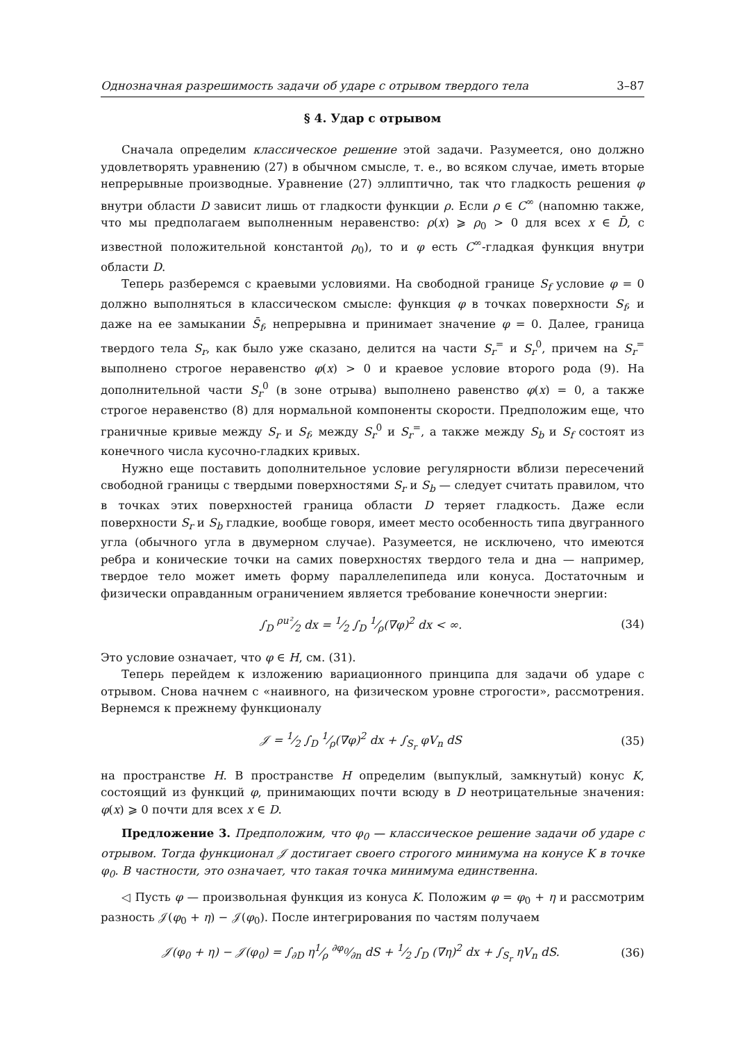Однозначная разрешимость задачи об ударе с отрывом твердого тела 3–87
§ 4. Удар с отрывом
Сначала определим классическое решение этой задачи. Разумеется, оно должно удовлетворять уравнению (27) в обычном смысле, т. е., во всяком случае, иметь вторые непрерывные производные. Уравнение (27) эллиптично, так что гладкость решения φ внутри области D зависит лишь от гладкости функции ρ. Если ρ ∈ C<sup>∞</sup> (напомню также, что мы предполагаем выполненным неравенство: ρ(x) ⩾ ρ<sub>0</sub> > 0 для всех x ∈ D̄, с известной положительной константой ρ<sub>0</sub>), то и φ есть C<sup>∞</sup>-гладкая функция внутри области D.
Теперь разберемся с краевыми условиями. На свободной границе S<sub>f</sub> условие φ = 0 должно выполняться в классическом смысле: функция φ в точках поверхности S<sub>f</sub>, и даже на ее замыкании S̄<sub>f</sub>, непрерывна и принимает значение φ = 0. Далее, граница твердого тела S<sub>r</sub>, как было уже сказано, делится на части S<sub>r</sub><sup>=</sup> и S<sub>r</sub><sup>0</sup>, причем на S<sub>r</sub><sup>=</sup> выполнено строгое неравенство φ(x) > 0 и краевое условие второго рода (9). На дополнительной части S<sub>r</sub><sup>0</sup> (в зоне отрыва) выполнено равенство φ(x) = 0, а также строгое неравенство (8) для нормальной компоненты скорости. Предположим еще, что граничные кривые между S<sub>r</sub> и S<sub>f</sub>, между S<sub>r</sub><sup>0</sup> и S<sub>r</sub><sup>=</sup>, а также между S<sub>b</sub> и S<sub>f</sub> состоят из конечного числа кусочно-гладких кривых.
Нужно еще поставить дополнительное условие регулярности вблизи пересечений свободной границы с твердыми поверхностями S<sub>r</sub> и S<sub>b</sub> — следует считать правилом, что в точках этих поверхностей граница области D теряет гладкость. Даже если поверхности S<sub>r</sub> и S<sub>b</sub> гладкие, вообще говоря, имеет место особенность типа двугранного угла (обычного угла в двумерном случае). Разумеется, не исключено, что имеются ребра и конические точки на самих поверхностях твердого тела и дна — например, твердое тело может иметь форму параллелепипеда или конуса. Достаточным и физически оправданным ограничением является требование конечности энергии:
∫<sub>D</sub> ρu²⁄2 dx = 1⁄2 ∫<sub>D</sub> 1⁄ρ(∇φ)<sup>2</sup> dx < ∞. (34)
Это условие означает, что φ ∈ H, см. (31).
Теперь перейдем к изложению вариационного принципа для задачи об ударе с отрывом. Снова начнем с «наивного, на физическом уровне строгости», рассмотрения. Вернемся к прежнему функционалу
𝒥 = 1⁄2 ∫<sub>D</sub> 1⁄ρ(∇φ)<sup>2</sup> dx + ∫<sub>S<sub>r</sub></sub> φV<sub>n</sub> dS (35)
на пространстве H. В пространстве H определим (выпуклый, замкнутый) конус K, состоящий из функций φ, принимающих почти всюду в D неотрицательные значения: φ(x) ⩾ 0 почти для всех x ∈ D.
Предложение 3. Предположим, что φ<sub>0</sub> — классическое решение задачи об ударе с отрывом. Тогда функционал 𝒥 достигает своего строгого минимума на конусе K в точке φ<sub>0</sub>. В частности, это означает, что такая точка минимума единственна.
◁ Пусть φ — произвольная функция из конуса K. Положим φ = φ<sub>0</sub> + η и рассмотрим разность 𝒥(φ<sub>0</sub> + η) − 𝒥(φ<sub>0</sub>). После интегрирования по частям получаем
𝒥(φ<sub>0</sub> + η) − 𝒥(φ<sub>0</sub>) = ∫<sub>∂D</sub> η1⁄ρ ∂φ<sub>0</sub>⁄∂n dS + 1⁄2 ∫<sub>D</sub> (∇η)<sup>2</sup> dx + ∫<sub>S<sub>r</sub></sub> ηV<sub>n</sub> dS. (36)